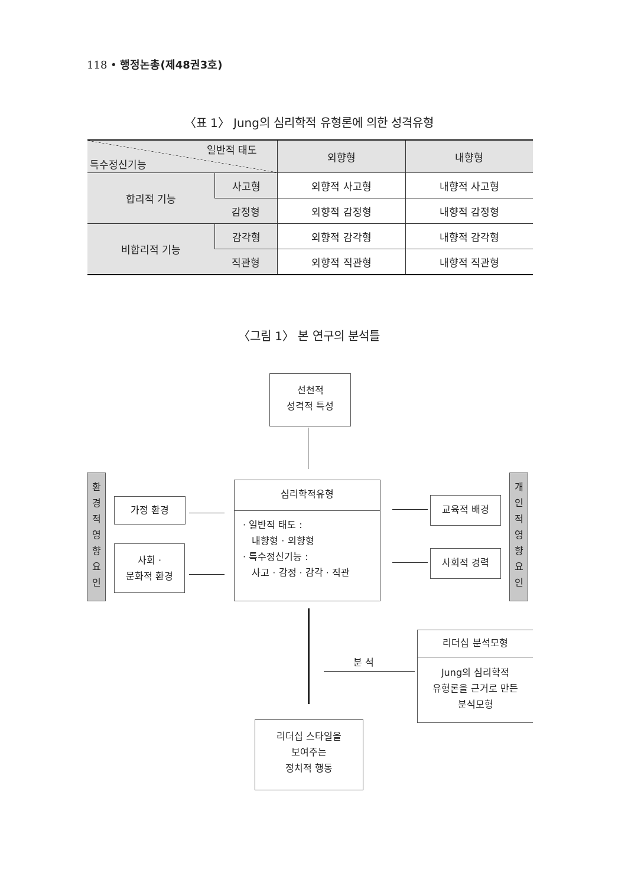118 • 행정논총(제48권3호)
〈표 1〉 Jung의 심리학적 유형론에 의한 성격유형
| 일반적 태도 특수정신기능 | | 외향형 | 내향형 |
| --- | --- | --- | --- |
| 합리적 기능 | 사고형 | 외향적 사고형 | 내향적 사고형 |
| | 감정형 | 외향적 감정형 | 내향적 감정형 |
| 비합리적 기능 | 감각형 | 외향적 감각형 | 내향적 감각형 |
| | 직관형 | 외향적 직관형 | 내향적 직관형 |
〈그림 1〉 본 연구의 분석틀
선천적
성격적 특성
환
경
적
영
향
요
인
가정 환경
사회 ·
문화적 환경
심리학적유형
· 일반적 태도 :
내향형 · 외향형
· 특수정신기능 :
사고 · 감정 · 감각 · 직관
교육적 배경
사회적 경력
개
인
적
영
향
요
인
분 석
리더십 분석모형
Jung의 심리학적
유형론을 근거로 만든
분석모형
리더십 스타일을
보여주는
정치적 행동